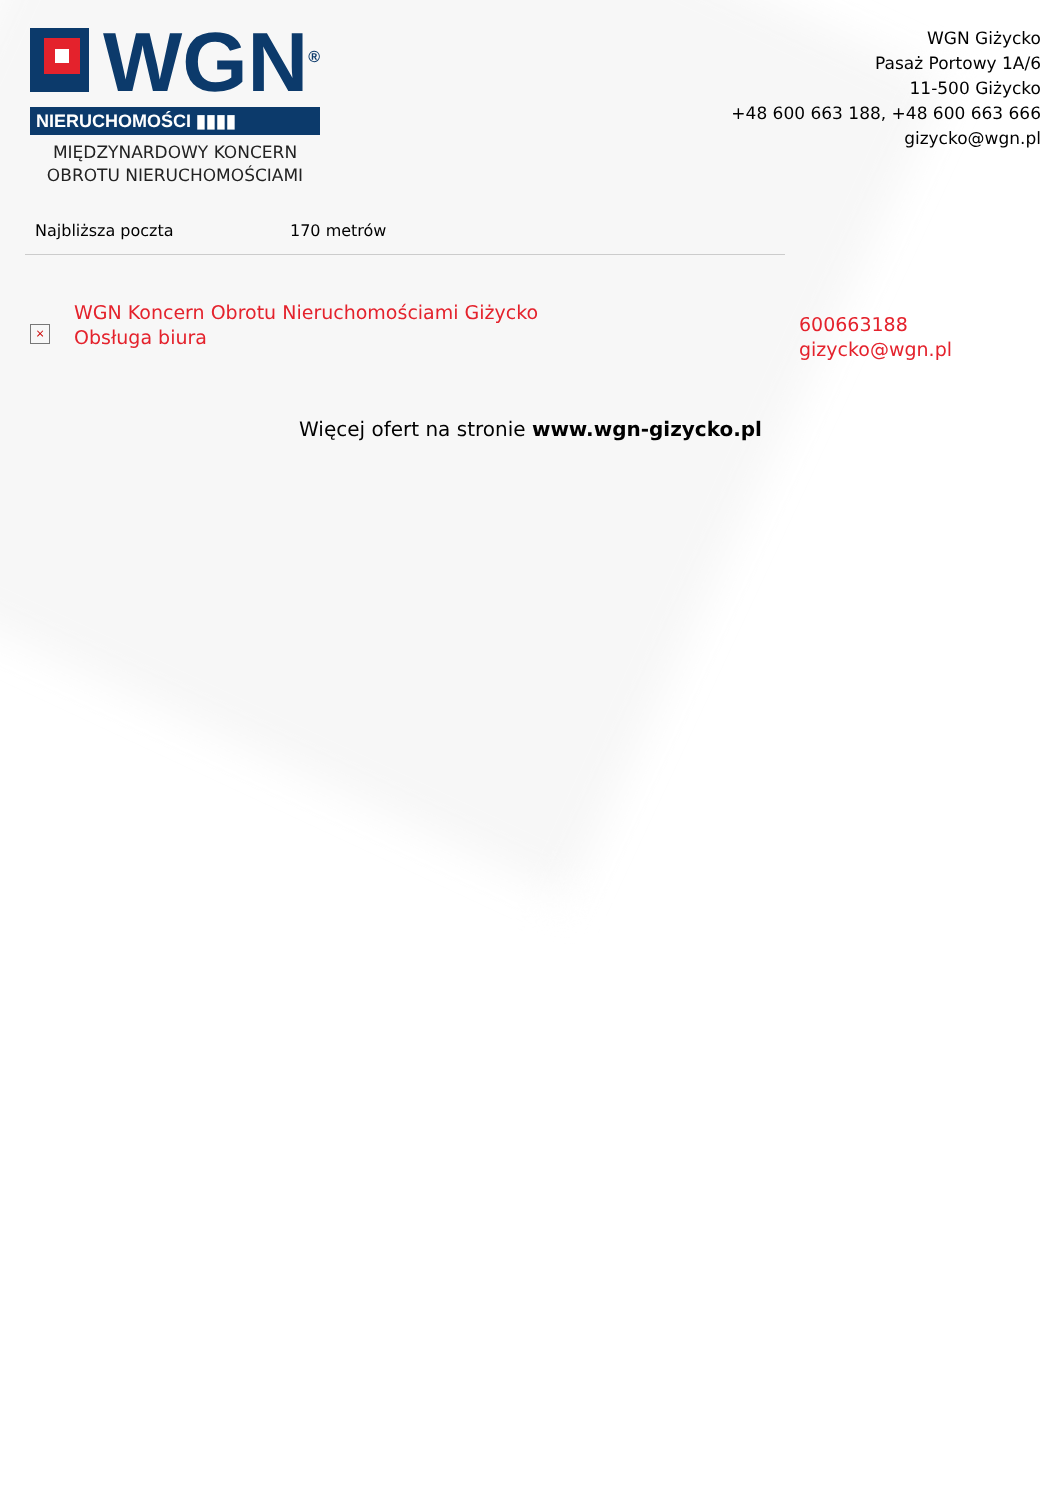WGN<sup>®</sup>
NIERUCHOMOŚCI ▮▮▮▮
MIĘDZYNARDOWY KONCERN
OBROTU NIERUCHOMOŚCIAMI
WGN Giżycko
Pasaż Portowy 1A/6
11-500 Giżycko
+48 600 663 188, +48 600 663 666
gizycko@wgn.pl
| Najbliższa poczta | 170 metrów |
×
WGN Koncern Obrotu Nieruchomościami Giżycko
Obsługa biura
600663188
gizycko@wgn.pl
Więcej ofert na stronie www.wgn-gizycko.pl